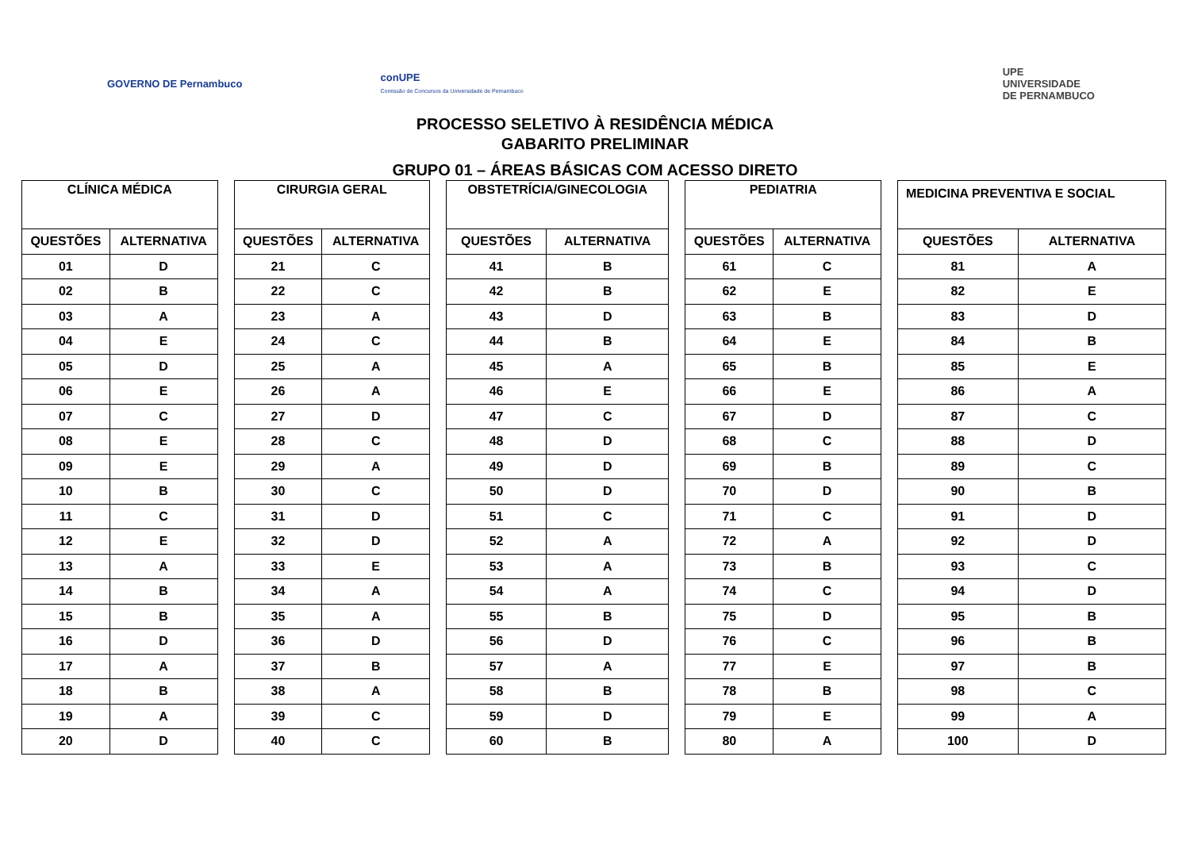GOVERNO DE Pernambuco
conUPE
Comissão de Concursos da Universidade de Pernambuco
UPE
UNIVERSIDADE
DE PERNAMBUCO
PROCESSO SELETIVO À RESIDÊNCIA MÉDICA
GABARITO PRELIMINAR
GRUPO 01 – ÁREAS BÁSICAS COM ACESSO DIRETO
| CLÍNICA MÉDICA | | | CIRURGIA GERAL | | | OBSTETRÍCIA/GINECOLOGIA | | | PEDIATRIA | | | MEDICINA PREVENTIVA E SOCIAL | |
| QUESTÕES | ALTERNATIVA | | QUESTÕES | ALTERNATIVA | | QUESTÕES | ALTERNATIVA | | QUESTÕES | ALTERNATIVA | | QUESTÕES | ALTERNATIVA |
| 01 | D | | 21 | C | | 41 | B | | 61 | C | | 81 | A |
| 02 | B | | 22 | C | | 42 | B | | 62 | E | | 82 | E |
| 03 | A | | 23 | A | | 43 | D | | 63 | B | | 83 | D |
| 04 | E | | 24 | C | | 44 | B | | 64 | E | | 84 | B |
| 05 | D | | 25 | A | | 45 | A | | 65 | B | | 85 | E |
| 06 | E | | 26 | A | | 46 | E | | 66 | E | | 86 | A |
| 07 | C | | 27 | D | | 47 | C | | 67 | D | | 87 | C |
| 08 | E | | 28 | C | | 48 | D | | 68 | C | | 88 | D |
| 09 | E | | 29 | A | | 49 | D | | 69 | B | | 89 | C |
| 10 | B | | 30 | C | | 50 | D | | 70 | D | | 90 | B |
| 11 | C | | 31 | D | | 51 | C | | 71 | C | | 91 | D |
| 12 | E | | 32 | D | | 52 | A | | 72 | A | | 92 | D |
| 13 | A | | 33 | E | | 53 | A | | 73 | B | | 93 | C |
| 14 | B | | 34 | A | | 54 | A | | 74 | C | | 94 | D |
| 15 | B | | 35 | A | | 55 | B | | 75 | D | | 95 | B |
| 16 | D | | 36 | D | | 56 | D | | 76 | C | | 96 | B |
| 17 | A | | 37 | B | | 57 | A | | 77 | E | | 97 | B |
| 18 | B | | 38 | A | | 58 | B | | 78 | B | | 98 | C |
| 19 | A | | 39 | C | | 59 | D | | 79 | E | | 99 | A |
| 20 | D | | 40 | C | | 60 | B | | 80 | A | | 100 | D |